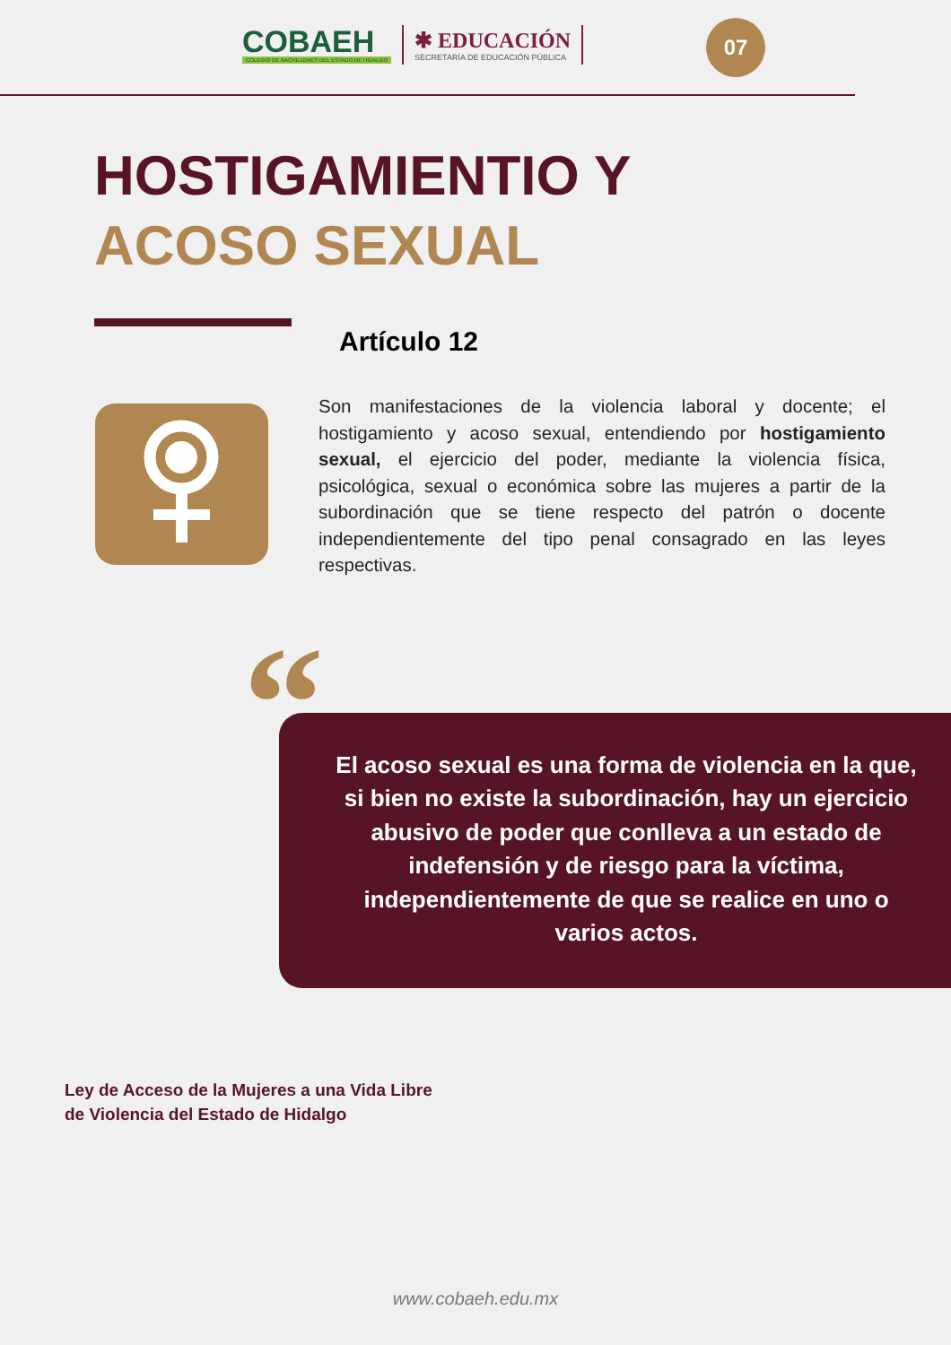COBAEH
COLEGIO DE BACHILLERES DEL ESTADO DE HIDALGO
✱ EDUCACIÓN
SECRETARÍA DE EDUCACIÓN PÚBLICA
07
HOSTIGAMIENTIO Y
ACOSO SEXUAL
Artículo 12
Son manifestaciones de la violencia laboral y docente; el hostigamiento y acoso sexual, entendiendo por hostigamiento sexual, el ejercicio del poder, mediante la violencia física, psicológica, sexual o económica sobre las mujeres a partir de la subordinación que se tiene respecto del patrón o docente independientemente del tipo penal consagrado en las leyes respectivas.
“
El acoso sexual es una forma de violencia en la que, si bien no existe la subordinación, hay un ejercicio abusivo de poder que conlleva a un estado de indefensión y de riesgo para la víctima, independientemente de que se realice en uno o varios actos.
Ley de Acceso de la Mujeres a una Vida Libre
de Violencia del Estado de Hidalgo
www.cobaeh.edu.mx